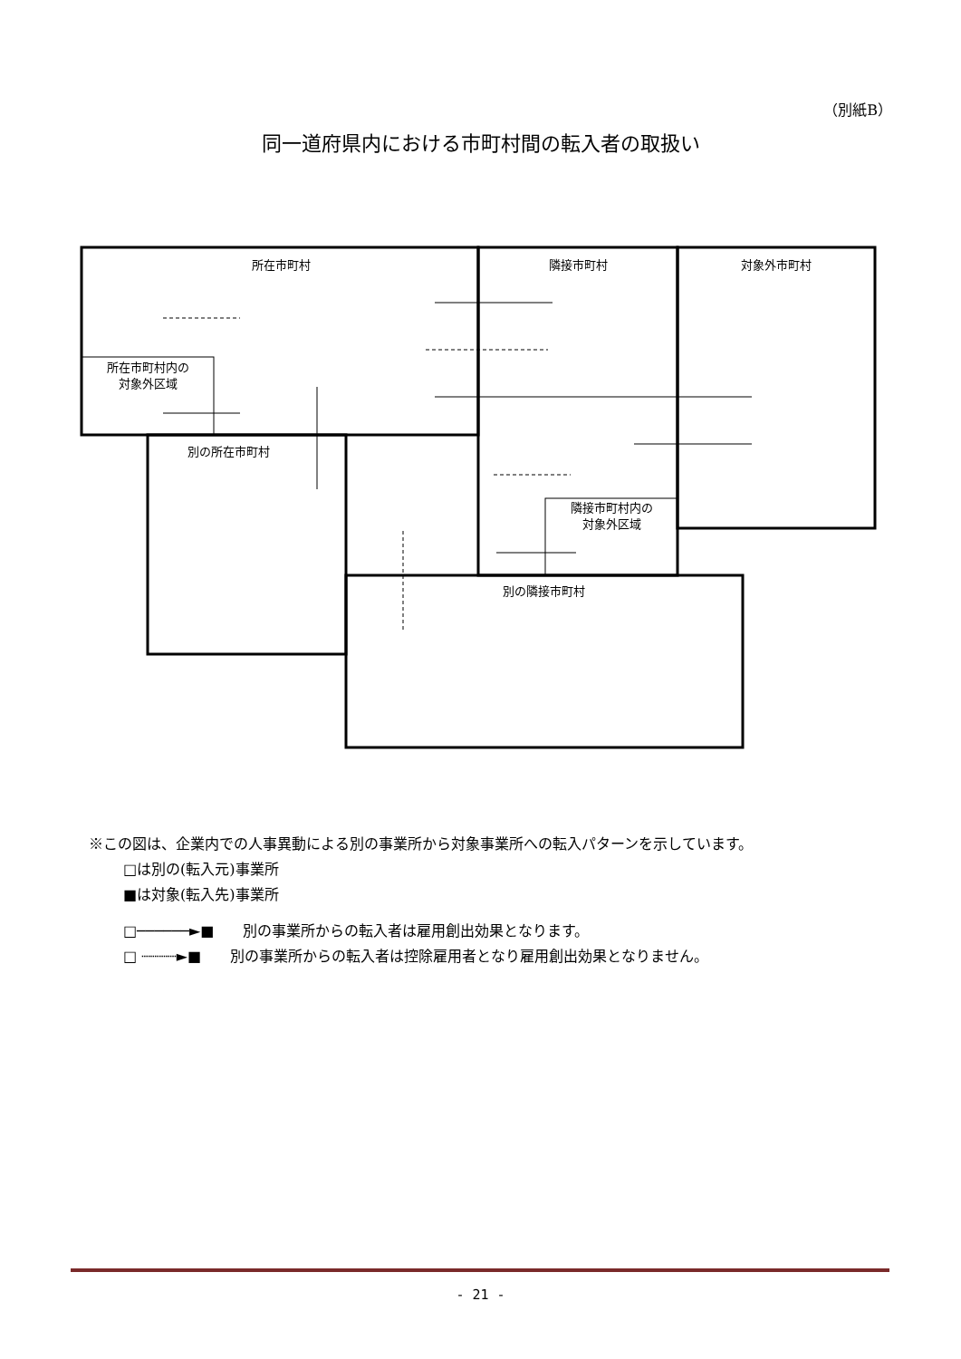（別紙B）
同一道府県内における市町村間の転入者の取扱い
所在市町村
隣接市町村
対象外市町村
所在市町村内の
対象外区域
別の所在市町村
隣接市町村内の
対象外区域
別の隣接市町村
※この図は、企業内での人事異動による別の事業所から対象事業所への転入パターンを示しています。
□は別の(転入元)事業所
■は対象(転入先)事業所
□──────►■　　別の事業所からの転入者は雇用創出効果となります。
□ ┈┈┈┈►■　　別の事業所からの転入者は控除雇用者となり雇用創出効果となりません。
- 21 -